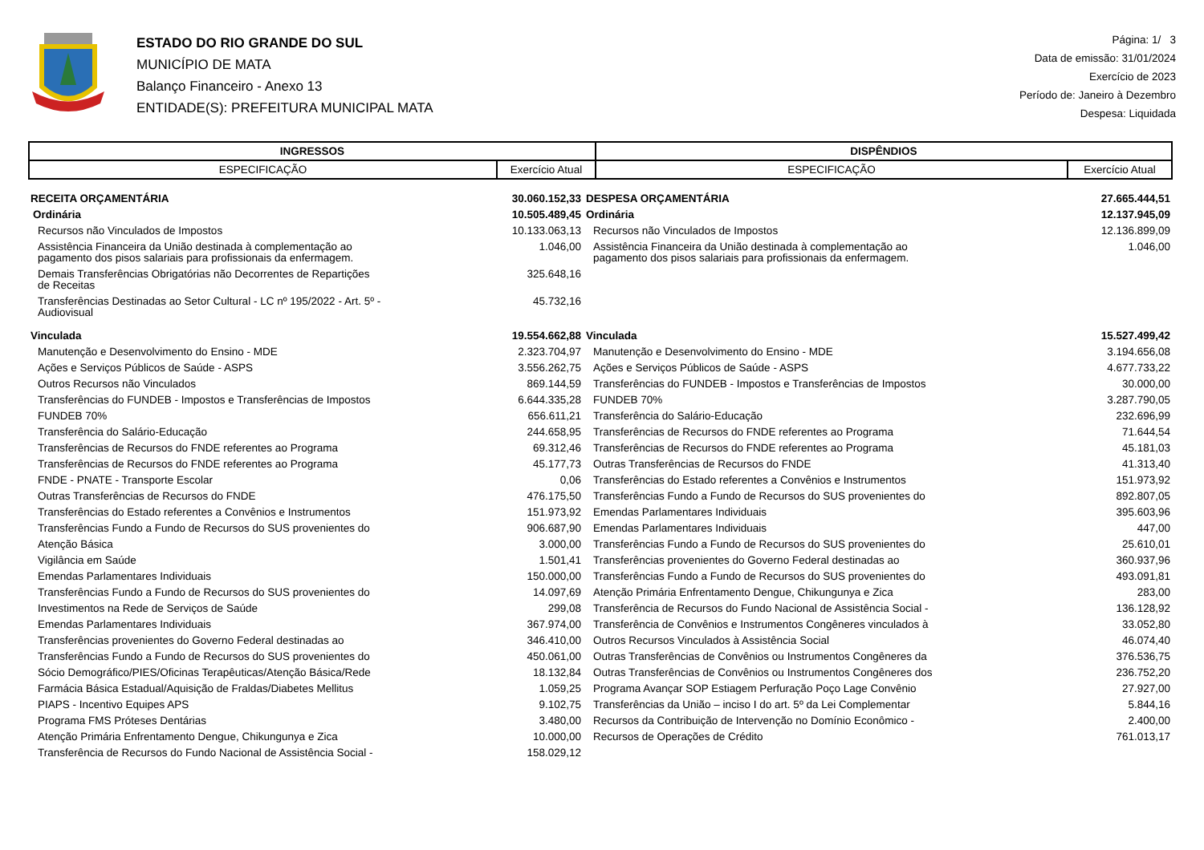ESTADO DO RIO GRANDE DO SUL
MUNICÍPIO DE MATA
Balanço Financeiro - Anexo 13
ENTIDADE(S): PREFEITURA MUNICIPAL MATA
Página: 1/ 3
Data de emissão: 31/01/2024
Exercício de 2023
Período de: Janeiro à Dezembro
Despesa: Liquidada
| INGRESSOS | | DISPÊNDIOS | |
| --- | --- | --- | --- |
| ESPECIFICAÇÃO | Exercício Atual | ESPECIFICAÇÃO | Exercício Atual |
| RECEITA ORÇAMENTÁRIA | 30.060.152,33 | DESPESA ORÇAMENTÁRIA | 27.665.444,51 |
| Ordinária | 10.505.489,45 | Ordinária | 12.137.945,09 |
| Recursos não Vinculados de Impostos | 10.133.063,13 | Recursos não Vinculados de Impostos | 12.136.899,09 |
| Assistência Financeira da União destinada à complementação ao pagamento dos pisos salariais para profissionais da enfermagem. | 1.046,00 | Assistência Financeira da União destinada à complementação ao pagamento dos pisos salariais para profissionais da enfermagem. | 1.046,00 |
| Demais Transferências Obrigatórias não Decorrentes de Repartições de Receitas | 325.648,16 | | |
| Transferências Destinadas ao Setor Cultural - LC nº 195/2022 - Art. 5º - Audiovisual | 45.732,16 | | |
| Vinculada | 19.554.662,88 | Vinculada | 15.527.499,42 |
| Manutenção e Desenvolvimento do Ensino - MDE | 2.323.704,97 | Manutenção e Desenvolvimento do Ensino - MDE | 3.194.656,08 |
| Ações e Serviços Públicos de Saúde - ASPS | 3.556.262,75 | Ações e Serviços Públicos de Saúde - ASPS | 4.677.733,22 |
| Outros Recursos não Vinculados | 869.144,59 | Transferências do FUNDEB - Impostos e Transferências de Impostos | 30.000,00 |
| Transferências do FUNDEB - Impostos e Transferências de Impostos | 6.644.335,28 | FUNDEB 70% | 3.287.790,05 |
| FUNDEB 70% | 656.611,21 | Transferência do Salário-Educação | 232.696,99 |
| Transferência do Salário-Educação | 244.658,95 | Transferências de Recursos do FNDE referentes ao Programa | 71.644,54 |
| Transferências de Recursos do FNDE referentes ao Programa | 69.312,46 | Transferências de Recursos do FNDE referentes ao Programa | 45.181,03 |
| Transferências de Recursos do FNDE referentes ao Programa | 45.177,73 | Outras Transferências de Recursos do FNDE | 41.313,40 |
| FNDE - PNATE - Transporte Escolar | 0,06 | Transferências do Estado referentes a Convênios e Instrumentos | 151.973,92 |
| Outras Transferências de Recursos do FNDE | 476.175,50 | Transferências Fundo a Fundo de Recursos do SUS provenientes do | 892.807,05 |
| Transferências do Estado referentes a Convênios e Instrumentos | 151.973,92 | Emendas Parlamentares Individuais | 395.603,96 |
| Transferências Fundo a Fundo de Recursos do SUS provenientes do | 906.687,90 | Emendas Parlamentares Individuais | 447,00 |
| Atenção Básica | 3.000,00 | Transferências Fundo a Fundo de Recursos do SUS provenientes do | 25.610,01 |
| Vigilância em Saúde | 1.501,41 | Transferências provenientes do Governo Federal destinadas ao | 360.937,96 |
| Emendas Parlamentares Individuais | 150.000,00 | Transferências Fundo a Fundo de Recursos do SUS provenientes do | 493.091,81 |
| Transferências Fundo a Fundo de Recursos do SUS provenientes do | 14.097,69 | Atenção Primária Enfrentamento Dengue, Chikungunya e Zica | 283,00 |
| Investimentos na Rede de Serviços de Saúde | 299,08 | Transferência de Recursos do Fundo Nacional de Assistência Social - | 136.128,92 |
| Emendas Parlamentares Individuais | 367.974,00 | Transferência de Convênios e Instrumentos Congêneres vinculados à | 33.052,80 |
| Transferências provenientes do Governo Federal destinadas ao | 346.410,00 | Outros Recursos Vinculados à Assistência Social | 46.074,40 |
| Transferências Fundo a Fundo de Recursos do SUS provenientes do | 450.061,00 | Outras Transferências de Convênios ou Instrumentos Congêneres da | 376.536,75 |
| Sócio Demográfico/PIES/Oficinas Terapêuticas/Atenção Básica/Rede | 18.132,84 | Outras Transferências de Convênios ou Instrumentos Congêneres dos | 236.752,20 |
| Farmácia Básica Estadual/Aquisição de Fraldas/Diabetes Mellitus | 1.059,25 | Programa Avançar SOP Estiagem Perfuração Poço Lage Convênio | 27.927,00 |
| PIAPS - Incentivo Equipes APS | 9.102,75 | Transferências da União – inciso I do art. 5º da Lei Complementar | 5.844,16 |
| Programa FMS Próteses Dentárias | 3.480,00 | Recursos da Contribuição de Intervenção no Domínio Econômico - | 2.400,00 |
| Atenção Primária Enfrentamento Dengue, Chikungunya e Zica | 10.000,00 | Recursos de Operações de Crédito | 761.013,17 |
| Transferência de Recursos do Fundo Nacional de Assistência Social - | 158.029,12 | | |